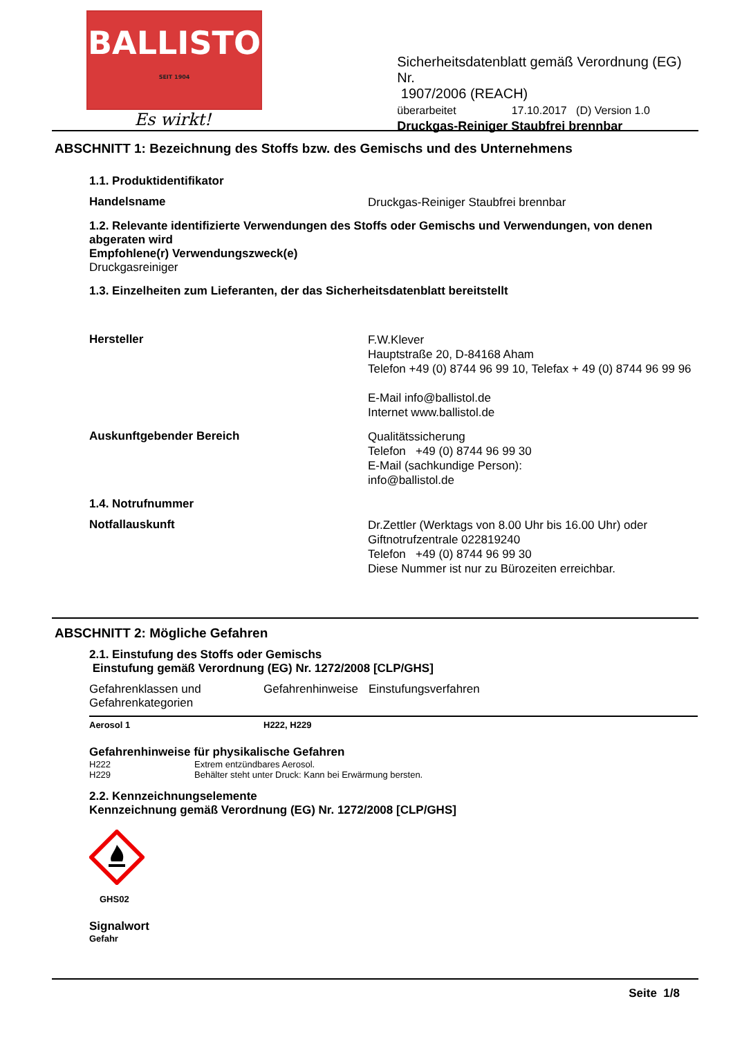BALLISTOL
SEIT 1904
Es wirkt!
Sicherheitsdatenblatt gemäß Verordnung (EG) Nr.
1907/2006 (REACH)
überarbeitet 17.10.2017 (D) Version 1.0
Druckgas-Reiniger Staubfrei brennbar
ABSCHNITT 1: Bezeichnung des Stoffs bzw. des Gemischs und des Unternehmens
1.1. Produktidentifikator
Handelsname
Druckgas-Reiniger Staubfrei brennbar
1.2. Relevante identifizierte Verwendungen des Stoffs oder Gemischs und Verwendungen, von denen abgeraten wird
Empfohlene(r) Verwendungszweck(e)
Druckgasreiniger
1.3. Einzelheiten zum Lieferanten, der das Sicherheitsdatenblatt bereitstellt
Hersteller
F.W.Klever
Hauptstraße 20, D-84168 Aham
Telefon +49 (0) 8744 96 99 10, Telefax + 49 (0) 8744 96 99 96
E-Mail info@ballistol.de
Internet www.ballistol.de
Auskunftgebender Bereich
Qualitätssicherung
Telefon +49 (0) 8744 96 99 30
E-Mail (sachkundige Person):
info@ballistol.de
1.4. Notrufnummer
Notfallauskunft
Dr.Zettler (Werktags von 8.00 Uhr bis 16.00 Uhr) oder
Giftnotrufzentrale 022819240
Telefon +49 (0) 8744 96 99 30
Diese Nummer ist nur zu Bürozeiten erreichbar.
ABSCHNITT 2: Mögliche Gefahren
2.1. Einstufung des Stoffs oder Gemischs
Einstufung gemäß Verordnung (EG) Nr. 1272/2008 [CLP/GHS]
| Gefahrenklassen und Gefahrenkategorien | Gefahrenhinweise | Einstufungsverfahren |
| --- | --- | --- |
| Aerosol 1 | H222, H229 | |
Gefahrenhinweise für physikalische Gefahren
| H222 | Extrem entzündbares Aerosol. |
| H229 | Behälter steht unter Druck: Kann bei Erwärmung bersten. |
2.2. Kennzeichnungselemente
Kennzeichnung gemäß Verordnung (EG) Nr. 1272/2008 [CLP/GHS]
GHS02
Signalwort
Gefahr
Seite 1/8